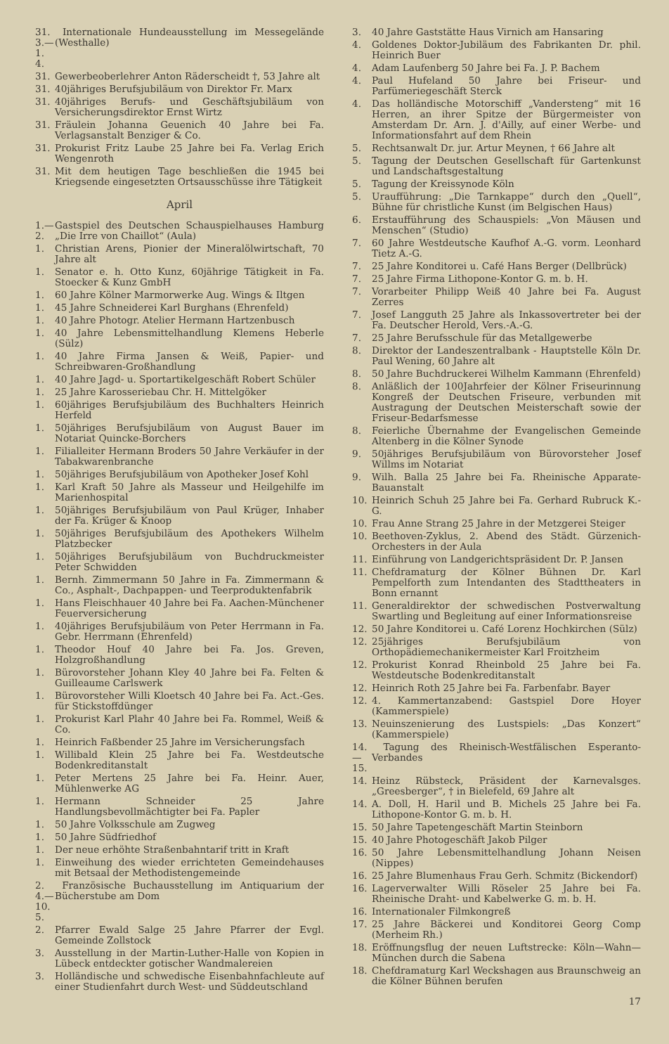31. 3.—1. 4. Internationale Hundeausstellung im Messegelände (Westhalle)
31. Gewerbeoberlehrer Anton Räderscheidt †, 53 Jahre alt
31. 40jähriges Berufsjubiläum von Direktor Fr. Marx
31. 40jähriges Berufs- und Geschäftsjubiläum von Versicherungsdirektor Ernst Wirtz
31. Fräulein Johanna Geuenich 40 Jahre bei Fa. Verlagsanstalt Benziger & Co.
31. Prokurist Fritz Laube 25 Jahre bei Fa. Verlag Erich Wengenroth
31. Mit dem heutigen Tage beschließen die 1945 bei Kriegsende eingesetzten Ortsausschüsse ihre Tätigkeit
April
1.—2. Gastspiel des Deutschen Schauspielhauses Hamburg „Die Irre von Chaillot“ (Aula)
1. Christian Arens, Pionier der Mineralölwirtschaft, 70 Jahre alt
1. Senator e. h. Otto Kunz, 60jährige Tätigkeit in Fa. Stoecker & Kunz GmbH
1. 60 Jahre Kölner Marmorwerke Aug. Wings & Iltgen
1. 45 Jahre Schneiderei Karl Burghans (Ehrenfeld)
1. 40 Jahre Photogr. Atelier Hermann Hartzenbusch
1. 40 Jahre Lebensmittelhandlung Klemens Heberle (Sülz)
1. 40 Jahre Firma Jansen & Weiß, Papier- und Schreibwaren-Großhandlung
1. 40 Jahre Jagd- u. Sportartikelgeschäft Robert Schüler
1. 25 Jahre Karosseriebau Chr. H. Mittelgöker
1. 60jähriges Berufsjubiläum des Buchhalters Heinrich Herfeld
1. 50jähriges Berufsjubiläum von August Bauer im Notariat Quincke-Borchers
1. Filialleiter Hermann Broders 50 Jahre Verkäufer in der Tabakwarenbranche
1. 50jähriges Berufsjubiläum von Apotheker Josef Kohl
1. Karl Kraft 50 Jahre als Masseur und Heilgehilfe im Marienhospital
1. 50jähriges Berufsjubiläum von Paul Krüger, Inhaber der Fa. Krüger & Knoop
1. 50jähriges Berufsjubiläum des Apothekers Wilhelm Platzbecker
1. 50jähriges Berufsjubiläum von Buchdruckmeister Peter Schwidden
1. Bernh. Zimmermann 50 Jahre in Fa. Zimmermann & Co., Asphalt-, Dachpappen- und Teerproduktenfabrik
1. Hans Fleischhauer 40 Jahre bei Fa. Aachen-Münchener Feuerversicherung
1. 40jähriges Berufsjubiläum von Peter Herrmann in Fa. Gebr. Herrmann (Ehrenfeld)
1. Theodor Houf 40 Jahre bei Fa. Jos. Greven, Holzgroßhandlung
1. Bürovorsteher Johann Kley 40 Jahre bei Fa. Felten & Guilleaume Carlswerk
1. Bürovorsteher Willi Kloetsch 40 Jahre bei Fa. Act.-Ges. für Stickstoffdünger
1. Prokurist Karl Plahr 40 Jahre bei Fa. Rommel, Weiß & Co.
1. Heinrich Faßbender 25 Jahre im Versicherungsfach
1. Willibald Klein 25 Jahre bei Fa. Westdeutsche Bodenkreditanstalt
1. Peter Mertens 25 Jahre bei Fa. Heinr. Auer, Mühlenwerke AG
1. Hermann Schneider 25 Jahre Handlungsbevollmächtigter bei Fa. Papler
1. 50 Jahre Volksschule am Zugweg
1. 50 Jahre Südfriedhof
1. Der neue erhöhte Straßenbahntarif tritt in Kraft
1. Einweihung des wieder errichteten Gemeindehauses mit Betsaal der Methodistengemeinde
2. 4.—10. 5. Französische Buchausstellung im Antiquarium der Bücherstube am Dom
2. Pfarrer Ewald Salge 25 Jahre Pfarrer der Evgl. Gemeinde Zollstock
3. Ausstellung in der Martin-Luther-Halle von Kopien in Lübeck entdeckter gotischer Wandmalereien
3. Holländische und schwedische Eisenbahnfachleute auf einer Studienfahrt durch West- und Süddeutschland
3. 40 Jahre Gaststätte Haus Virnich am Hansaring
4. Goldenes Doktor-Jubiläum des Fabrikanten Dr. phil. Heinrich Buer
4. Adam Laufenberg 50 Jahre bei Fa. J. P. Bachem
4. Paul Hufeland 50 Jahre bei Friseur- und Parfümeriegeschäft Sterck
4. Das holländische Motorschiff „Vandersteng“ mit 16 Herren, an ihrer Spitze der Bürgermeister von Amsterdam Dr. Arn. J. d'Ailly, auf einer Werbe- und Informationsfahrt auf dem Rhein
5. Rechtsanwalt Dr. jur. Artur Meynen, † 66 Jahre alt
5. Tagung der Deutschen Gesellschaft für Gartenkunst und Landschaftsgestaltung
5. Tagung der Kreissynode Köln
5. Uraufführung: „Die Tarnkappe“ durch den „Quell“, Bühne für christliche Kunst (im Belgischen Haus)
6. Erstaufführung des Schauspiels: „Von Mäusen und Menschen“ (Studio)
7. 60 Jahre Westdeutsche Kaufhof A.-G. vorm. Leonhard Tietz A.-G.
7. 25 Jahre Konditorei u. Café Hans Berger (Dellbrück)
7. 25 Jahre Firma Lithopone-Kontor G. m. b. H.
7. Vorarbeiter Philipp Weiß 40 Jahre bei Fa. August Zerres
7. Josef Langguth 25 Jahre als Inkassovertreter bei der Fa. Deutscher Herold, Vers.-A.-G.
7. 25 Jahre Berufsschule für das Metallgewerbe
8. Direktor der Landeszentralbank - Hauptstelle Köln Dr. Paul Wening, 60 Jahre alt
8. 50 Jahre Buchdruckerei Wilhelm Kammann (Ehrenfeld)
8. Anläßlich der 100Jahrfeier der Kölner Friseurinnung Kongreß der Deutschen Friseure, verbunden mit Austragung der Deutschen Meisterschaft sowie der Friseur-Bedarfsmesse
8. Feierliche Übernahme der Evangelischen Gemeinde Altenberg in die Kölner Synode
9. 50jähriges Berufsjubiläum von Bürovorsteher Josef Willms im Notariat
9. Wilh. Balla 25 Jahre bei Fa. Rheinische Apparate-Bauanstalt
10. Heinrich Schuh 25 Jahre bei Fa. Gerhard Rubruck K.-G.
10. Frau Anne Strang 25 Jahre in der Metzgerei Steiger
10. Beethoven-Zyklus, 2. Abend des Städt. Gürzenich-Orchesters in der Aula
11. Einführung von Landgerichtspräsident Dr. P. Jansen
11. Chefdramaturg der Kölner Bühnen Dr. Karl Pempelforth zum Intendanten des Stadttheaters in Bonn ernannt
11. Generaldirektor der schwedischen Postverwaltung Swartling und Begleitung auf einer Informationsreise
12. 50 Jahre Konditorei u. Café Lorenz Hochkirchen (Sülz)
12. 25jähriges Berufsjubiläum von Orthopädiemechanikermeister Karl Froitzheim
12. Prokurist Konrad Rheinbold 25 Jahre bei Fa. Westdeutsche Bodenkreditanstalt
12. Heinrich Roth 25 Jahre bei Fa. Farbenfabr. Bayer
12. 4. Kammertanzabend: Gastspiel Dore Hoyer (Kammerspiele)
13. Neuinszenierung des Lustspiels: „Das Konzert“ (Kammerspiele)
14.—15. Tagung des Rheinisch-Westfälischen Esperanto-Verbandes
14. Heinz Rübsteck, Präsident der Karnevalsges. „Greesberger“, † in Bielefeld, 69 Jahre alt
14. A. Doll, H. Haril und B. Michels 25 Jahre bei Fa. Lithopone-Kontor G. m. b. H.
15. 50 Jahre Tapetengeschäft Martin Steinborn
15. 40 Jahre Photogeschäft Jakob Pilger
16. 50 Jahre Lebensmittelhandlung Johann Neisen (Nippes)
16. 25 Jahre Blumenhaus Frau Gerh. Schmitz (Bickendorf)
16. Lagerverwalter Willi Röseler 25 Jahre bei Fa. Rheinische Draht- und Kabelwerke G. m. b. H.
16. Internationaler Filmkongreß
17. 25 Jahre Bäckerei und Konditorei Georg Comp (Merheim Rh.)
18. Eröffnungsflug der neuen Luftstrecke: Köln—Wahn—München durch die Sabena
18. Chefdramaturg Karl Weckshagen aus Braunschweig an die Kölner Bühnen berufen
17